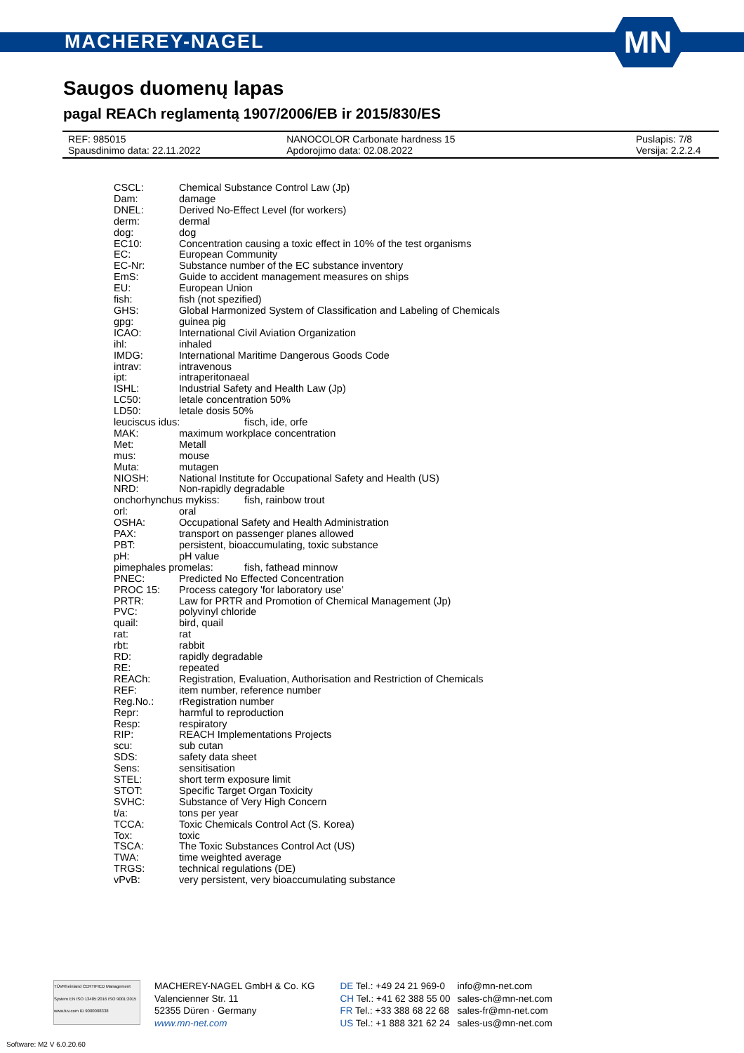MACHEREY-NAGEL
MN
Saugos duomenų lapas
pagal REACh reglamentą 1907/2006/EB ir 2015/830/ES
REF: 985015 NANOCOLOR Carbonate hardness 15 Puslapis: 7/8
Spausdinimo data: 22.11.2022 Apdorojimo data: 02.08.2022 Versija: 2.2.2.4
CSCL: Chemical Substance Control Law (Jp)
Dam: damage
DNEL: Derived No-Effect Level (for workers)
derm: dermal
dog: dog
EC10: Concentration causing a toxic effect in 10% of the test organisms
EC: European Community
EC-Nr: Substance number of the EC substance inventory
EmS: Guide to accident management measures on ships
EU: European Union
fish: fish (not spezified)
GHS: Global Harmonized System of Classification and Labeling of Chemicals
gpg: guinea pig
ICAO: International Civil Aviation Organization
ihl: inhaled
IMDG: International Maritime Dangerous Goods Code
intrav: intravenous
ipt: intraperitonaeal
ISHL: Industrial Safety and Health Law (Jp)
LC50: letale concentration 50%
LD50: letale dosis 50%
leuciscus idus: fisch, ide, orfe
MAK: maximum workplace concentration
Met: Metall
mus: mouse
Muta: mutagen
NIOSH: National Institute for Occupational Safety and Health (US)
NRD: Non-rapidly degradable
onchorhynchus mykiss: fish, rainbow trout
orl: oral
OSHA: Occupational Safety and Health Administration
PAX: transport on passenger planes allowed
PBT: persistent, bioaccumulating, toxic substance
pH: pH value
pimephales promelas: fish, fathead minnow
PNEC: Predicted No Effected Concentration
PROC 15: Process category 'for laboratory use'
PRTR: Law for PRTR and Promotion of Chemical Management (Jp)
PVC: polyvinyl chloride
quail: bird, quail
rat: rat
rbt: rabbit
RD: rapidly degradable
RE: repeated
REACh: Registration, Evaluation, Authorisation and Restriction of Chemicals
REF: item number, reference number
Reg.No.: rRegistration number
Repr: harmful to reproduction
Resp: respiratory
RIP: REACH Implementations Projects
scu: sub cutan
SDS: safety data sheet
Sens: sensitisation
STEL: short term exposure limit
STOT: Specific Target Organ Toxicity
SVHC: Substance of Very High Concern
t/a: tons per year
TCCA: Toxic Chemicals Control Act (S. Korea)
Tox: toxic
TSCA: The Toxic Substances Control Act (US)
TWA: time weighted average
TRGS: technical regulations (DE)
vPvB: very persistent, very bioaccumulating substance
TÜVRheinland CERTIFIED Management System EN ISO 13485:2016 ISO 9001:2015 www.tuv.com ID 9000008338
MACHEREY-NAGEL GmbH & Co. KG
Valencienner Str. 11
52355 Düren · Germany
www.mn-net.com
DE Tel.: +49 24 21 969-0
CH Tel.: +41 62 388 55 00
FR Tel.: +33 388 68 22 68
US Tel.: +1 888 321 62 24
info@mn-net.com
sales-ch@mn-net.com
sales-fr@mn-net.com
sales-us@mn-net.com
Software: M2 V 6.0.20.60